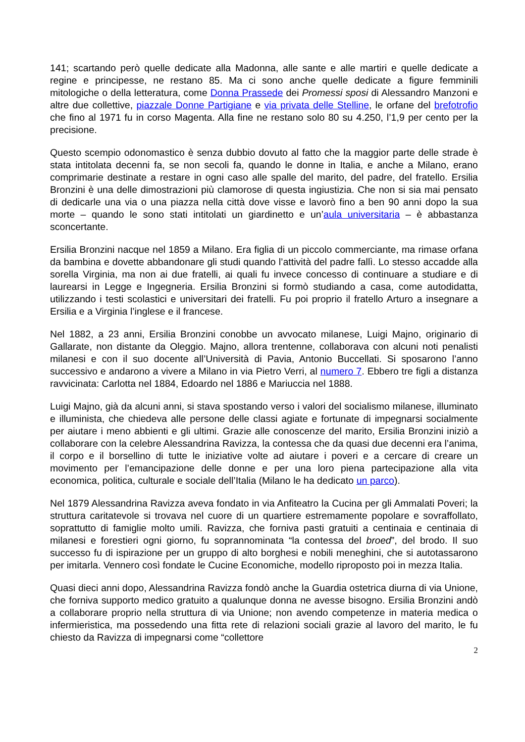141; scartando però quelle dedicate alla Madonna, alle sante e alle martiri e quelle dedicate a regine e principesse, ne restano 85. Ma ci sono anche quelle dedicate a figure femminili mitologiche o della letteratura, come Donna Prassede dei Promessi sposi di Alessandro Manzoni e altre due collettive, piazzale Donne Partigiane e via privata delle Stelline, le orfane del brefotrofio che fino al 1971 fu in corso Magenta. Alla fine ne restano solo 80 su 4.250, l’1,9 per cento per la precisione.
Questo scempio odonomastico è senza dubbio dovuto al fatto che la maggior parte delle strade è stata intitolata decenni fa, se non secoli fa, quando le donne in Italia, e anche a Milano, erano comprimarie destinate a restare in ogni caso alle spalle del marito, del padre, del fratello. Ersilia Bronzini è una delle dimostrazioni più clamorose di questa ingiustizia. Che non si sia mai pensato di dedicarle una via o una piazza nella città dove visse e lavorò fino a ben 90 anni dopo la sua morte – quando le sono stati intitolati un giardinetto e un’aula universitaria – è abbastanza sconcertante.
Ersilia Bronzini nacque nel 1859 a Milano. Era figlia di un piccolo commerciante, ma rimase orfana da bambina e dovette abbandonare gli studi quando l’attività del padre fallì. Lo stesso accadde alla sorella Virginia, ma non ai due fratelli, ai quali fu invece concesso di continuare a studiare e di laurearsi in Legge e Ingegneria. Ersilia Bronzini si formò studiando a casa, come autodidatta, utilizzando i testi scolastici e universitari dei fratelli. Fu poi proprio il fratello Arturo a insegnare a Ersilia e a Virginia l’inglese e il francese.
Nel 1882, a 23 anni, Ersilia Bronzini conobbe un avvocato milanese, Luigi Majno, originario di Gallarate, non distante da Oleggio. Majno, allora trentenne, collaborava con alcuni noti penalisti milanesi e con il suo docente all’Università di Pavia, Antonio Buccellati. Si sposarono l’anno successivo e andarono a vivere a Milano in via Pietro Verri, al numero 7. Ebbero tre figli a distanza ravvicinata: Carlotta nel 1884, Edoardo nel 1886 e Mariuccia nel 1888.
Luigi Majno, già da alcuni anni, si stava spostando verso i valori del socialismo milanese, illuminato e illuminista, che chiedeva alle persone delle classi agiate e fortunate di impegnarsi socialmente per aiutare i meno abbienti e gli ultimi. Grazie alle conoscenze del marito, Ersilia Bronzini iniziò a collaborare con la celebre Alessandrina Ravizza, la contessa che da quasi due decenni era l’anima, il corpo e il borsellino di tutte le iniziative volte ad aiutare i poveri e a cercare di creare un movimento per l’emancipazione delle donne e per una loro piena partecipazione alla vita economica, politica, culturale e sociale dell’Italia (Milano le ha dedicato un parco).
Nel 1879 Alessandrina Ravizza aveva fondato in via Anfiteatro la Cucina per gli Ammalati Poveri; la struttura caritatevole si trovava nel cuore di un quartiere estremamente popolare e sovraffollato, soprattutto di famiglie molto umili. Ravizza, che forniva pasti gratuiti a centinaia e centinaia di milanesi e forestieri ogni giorno, fu soprannominata “la contessa del broed”, del brodo. Il suo successo fu di ispirazione per un gruppo di alto borghesi e nobili meneghini, che si autotassarono per imitarla. Vennero così fondate le Cucine Economiche, modello riproposto poi in mezza Italia.
Quasi dieci anni dopo, Alessandrina Ravizza fondò anche la Guardia ostetrica diurna di via Unione, che forniva supporto medico gratuito a qualunque donna ne avesse bisogno. Ersilia Bronzini andò a collaborare proprio nella struttura di via Unione; non avendo competenze in materia medica o infermieristica, ma possedendo una fitta rete di relazioni sociali grazie al lavoro del marito, le fu chiesto da Ravizza di impegnarsi come “collettore
2